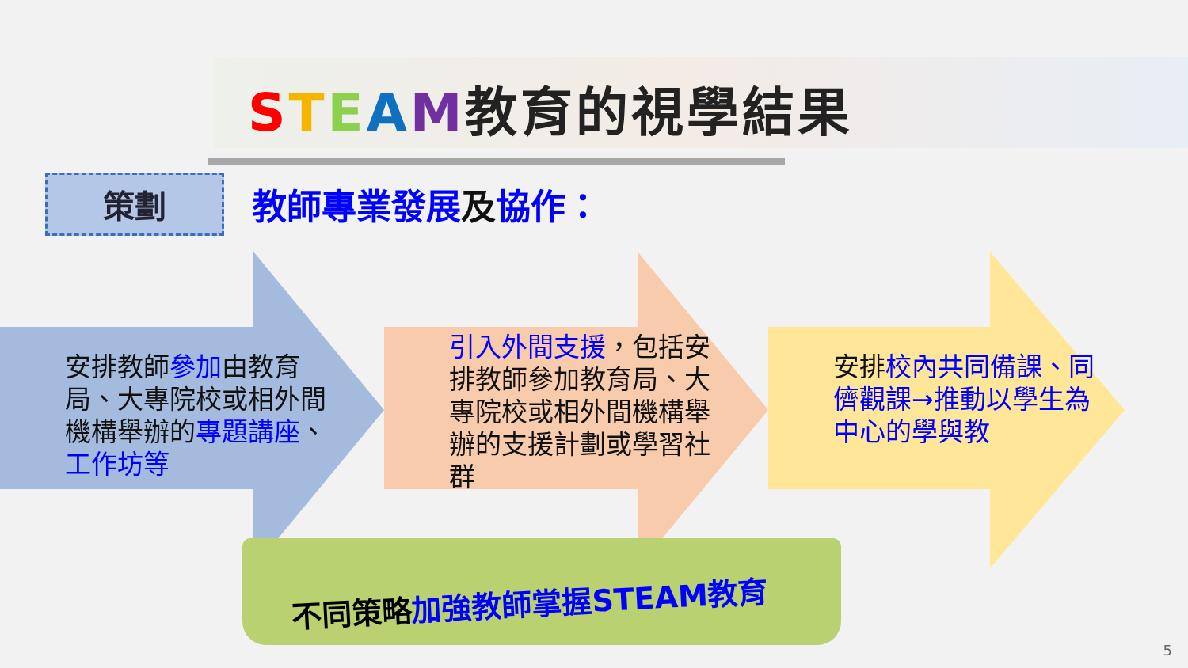STEAM教育的視學結果
策劃
教師專業發展及協作：
安排教師參加由教育局、大專院校或相外間機構舉辦的專題講座、工作坊等
引入外間支援，包括安排教師參加教育局、大專院校或相外間機構舉辦的支援計劃或學習社群
安排 校內共同備課、同儕觀課→推動以學生為中心的學與教
不同策略加強教師掌握STEAM教育
5